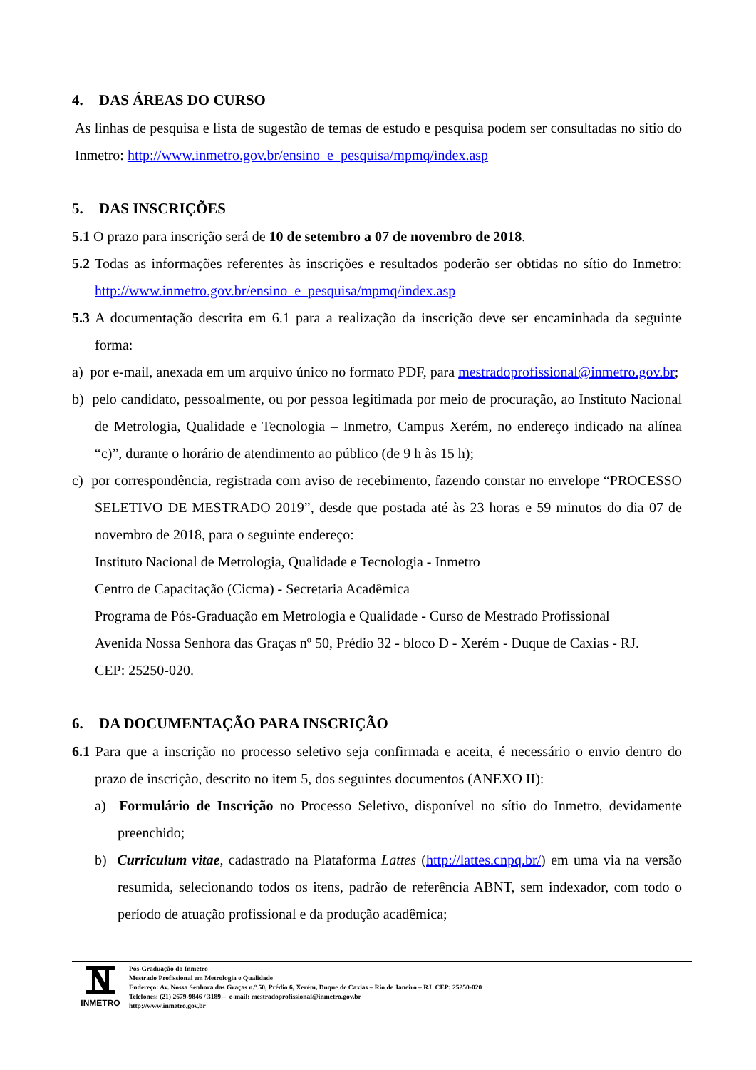4. DAS ÁREAS DO CURSO
As linhas de pesquisa e lista de sugestão de temas de estudo e pesquisa podem ser consultadas no sitio do Inmetro: http://www.inmetro.gov.br/ensino_e_pesquisa/mpmq/index.asp
5. DAS INSCRIÇÕES
5.1 O prazo para inscrição será de 10 de setembro a 07 de novembro de 2018.
5.2 Todas as informações referentes às inscrições e resultados poderão ser obtidas no sítio do Inmetro: http://www.inmetro.gov.br/ensino_e_pesquisa/mpmq/index.asp
5.3 A documentação descrita em 6.1 para a realização da inscrição deve ser encaminhada da seguinte forma:
a) por e-mail, anexada em um arquivo único no formato PDF, para mestradoprofissional@inmetro.gov.br;
b) pelo candidato, pessoalmente, ou por pessoa legitimada por meio de procuração, ao Instituto Nacional de Metrologia, Qualidade e Tecnologia – Inmetro, Campus Xerém, no endereço indicado na alínea “c)”, durante o horário de atendimento ao público (de 9 h às 15 h);
c) por correspondência, registrada com aviso de recebimento, fazendo constar no envelope “PROCESSO SELETIVO DE MESTRADO 2019”, desde que postada até às 23 horas e 59 minutos do dia 07 de novembro de 2018, para o seguinte endereço:
Instituto Nacional de Metrologia, Qualidade e Tecnologia - Inmetro
Centro de Capacitação (Cicma) - Secretaria Acadêmica
Programa de Pós-Graduação em Metrologia e Qualidade - Curso de Mestrado Profissional
Avenida Nossa Senhora das Graças nº 50, Prédio 32 - bloco D - Xerém - Duque de Caxias - RJ.
CEP: 25250-020.
6. DA DOCUMENTAÇÃO PARA INSCRIÇÃO
6.1 Para que a inscrição no processo seletivo seja confirmada e aceita, é necessário o envio dentro do prazo de inscrição, descrito no item 5, dos seguintes documentos (ANEXO II):
a) Formulário de Inscrição no Processo Seletivo, disponível no sítio do Inmetro, devidamente preenchido;
b) Curriculum vitae, cadastrado na Plataforma Lattes (http://lattes.cnpq.br/) em uma via na versão resumida, selecionando todos os itens, padrão de referência ABNT, sem indexador, com todo o período de atuação profissional e da produção acadêmica;
INMETRO
Pós-Graduação do Inmetro
Mestrado Profissional em Metrologia e Qualidade
Endereço: Av. Nossa Senhora das Graças n.º 50, Prédio 6, Xerém, Duque de Caxias – Rio de Janeiro – RJ CEP: 25250-020
Telefones: (21) 2679-9846 / 3189 – e-mail: mestradoprofissional@inmetro.gov.br
http://www.inmetro.gov.br